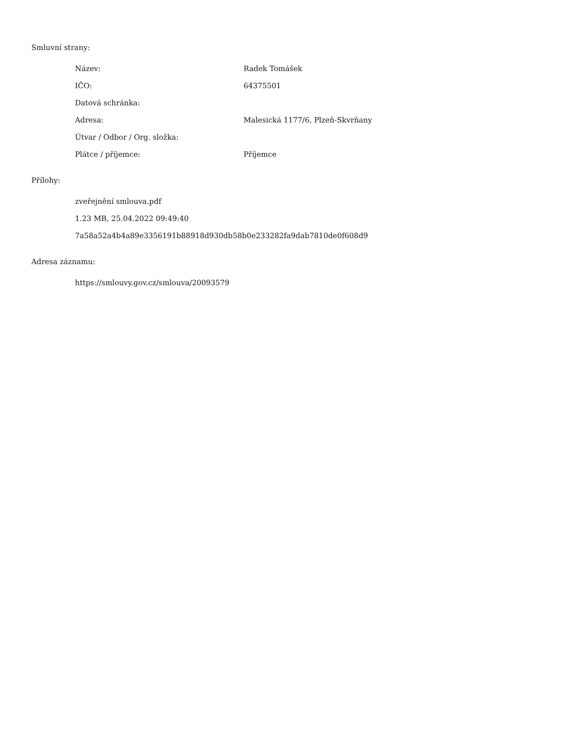Smluvní strany:
| Název: | Radek Tomášek |
| IČO: | 64375501 |
| Datová schránka: | |
| Adresa: | Malesická 1177/6, Plzeň-Skvrňany |
| Útvar / Odbor / Org. složka: | |
| Plátce / příjemce: | Příjemce |
Přílohy:
zveřejnění smlouva.pdf
1.23 MB, 25.04.2022 09:49:40
7a58a52a4b4a89e3356191b88918d930db58b0e233282fa9dab7810de0f608d9
Adresa záznamu:
https://smlouvy.gov.cz/smlouva/20093579